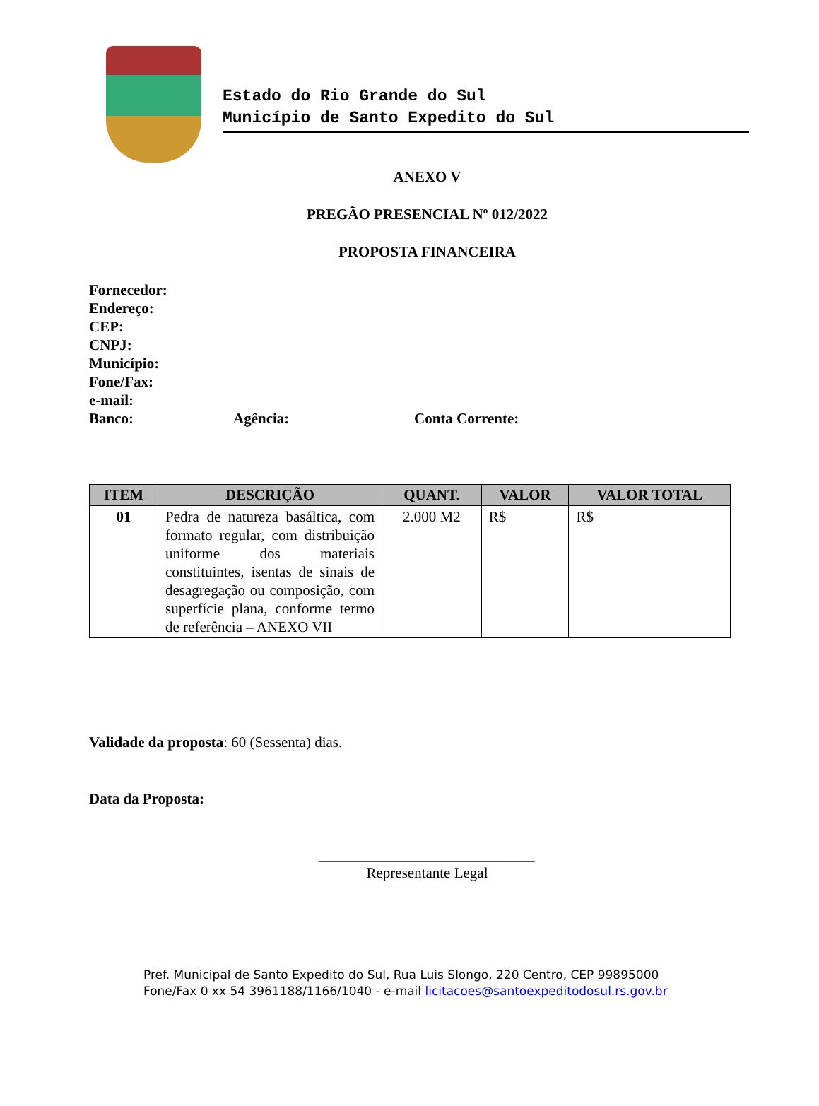Estado do Rio Grande do Sul
Município de Santo Expedito do Sul
ANEXO V
PREGÃO PRESENCIAL Nº 012/2022
PROPOSTA FINANCEIRA
Fornecedor:
Endereço:
CEP:
CNPJ:
Município:
Fone/Fax:
e-mail:
Banco: Agência: Conta Corrente:
| ITEM | DESCRIÇÃO | QUANT. | VALOR | VALOR TOTAL |
| --- | --- | --- | --- | --- |
| 01 | Pedra de natureza basáltica, com formato regular, com distribuição uniforme dos materiais constituintes, isentas de sinais de desagregação ou composição, com superfície plana, conforme termo de referência – ANEXO VII | 2.000 M2 | R$ | R$ |
Validade da proposta: 60 (Sessenta) dias.
Data da Proposta:
_____________________________
Representante Legal
Pref. Municipal de Santo Expedito do Sul, Rua Luis Slongo, 220 Centro, CEP 99895000
Fone/Fax 0 xx 54 3961188/1166/1040 - e-mail licitacoes@santoexpeditodosul.rs.gov.br